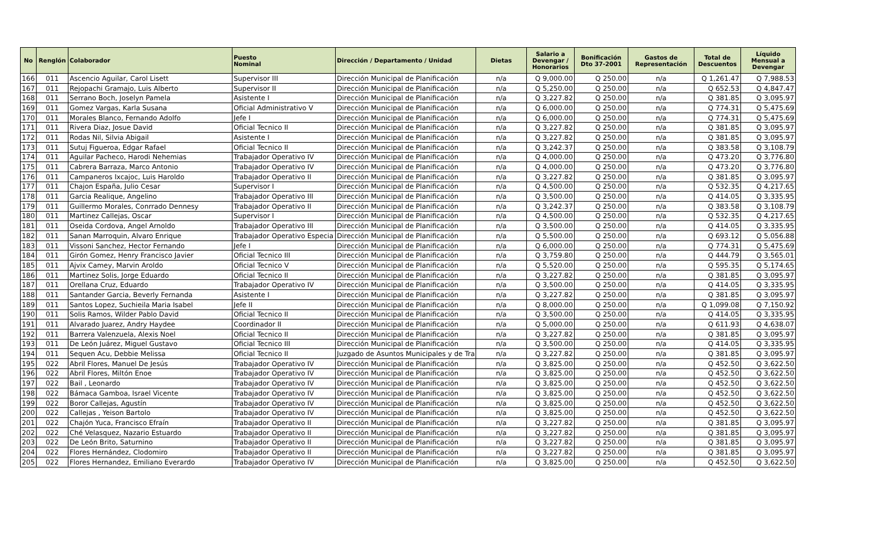| No | Renglón | Colaborador | Puesto Nominal | Dirección / Departamento / Unidad | Dietas | Salario a Devengar / Honorarios | Bonificación Dto 37-2001 | Gastos de Representación | Total de Descuentos | Líquido Mensual a Devengar |
| --- | --- | --- | --- | --- | --- | --- | --- | --- | --- | --- |
| 166 | 011 | Ascencio Aguilar, Carol Lisett | Supervisor III | Dirección Municipal de Planificación | n/a | Q 9,000.00 | Q 250.00 | n/a | Q 1,261.47 | Q 7,988.53 |
| 167 | 011 | Rejopachi Gramajo, Luis Alberto | Supervisor II | Dirección Municipal de Planificación | n/a | Q 5,250.00 | Q 250.00 | n/a | Q 652.53 | Q 4,847.47 |
| 168 | 011 | Serrano Boch, Joselyn Pamela | Asistente I | Dirección Municipal de Planificación | n/a | Q 3,227.82 | Q 250.00 | n/a | Q 381.85 | Q 3,095.97 |
| 169 | 011 | Gomez Vargas, Karla Susana | Oficial Administrativo V | Dirección Municipal de Planificación | n/a | Q 6,000.00 | Q 250.00 | n/a | Q 774.31 | Q 5,475.69 |
| 170 | 011 | Morales Blanco, Fernando Adolfo | Jefe I | Dirección Municipal de Planificación | n/a | Q 6,000.00 | Q 250.00 | n/a | Q 774.31 | Q 5,475.69 |
| 171 | 011 | Rivera Diaz, Josue David | Oficial Tecnico II | Dirección Municipal de Planificación | n/a | Q 3,227.82 | Q 250.00 | n/a | Q 381.85 | Q 3,095.97 |
| 172 | 011 | Rodas Nil, Silvia Abigail | Asistente I | Dirección Municipal de Planificación | n/a | Q 3,227.82 | Q 250.00 | n/a | Q 381.85 | Q 3,095.97 |
| 173 | 011 | Sutuj Figueroa, Edgar Rafael | Oficial Tecnico II | Dirección Municipal de Planificación | n/a | Q 3,242.37 | Q 250.00 | n/a | Q 383.58 | Q 3,108.79 |
| 174 | 011 | Aguilar Pacheco, Harodi Nehemias | Trabajador Operativo IV | Dirección Municipal de Planificación | n/a | Q 4,000.00 | Q 250.00 | n/a | Q 473.20 | Q 3,776.80 |
| 175 | 011 | Cabrera Barraza, Marco Antonio | Trabajador Operativo IV | Dirección Municipal de Planificación | n/a | Q 4,000.00 | Q 250.00 | n/a | Q 473.20 | Q 3,776.80 |
| 176 | 011 | Campaneros Ixcajoc, Luis Haroldo | Trabajador Operativo II | Dirección Municipal de Planificación | n/a | Q 3,227.82 | Q 250.00 | n/a | Q 381.85 | Q 3,095.97 |
| 177 | 011 | Chajon España, Julio Cesar | Supervisor I | Dirección Municipal de Planificación | n/a | Q 4,500.00 | Q 250.00 | n/a | Q 532.35 | Q 4,217.65 |
| 178 | 011 | Garcia Realique, Angelino | Trabajador Operativo III | Dirección Municipal de Planificación | n/a | Q 3,500.00 | Q 250.00 | n/a | Q 414.05 | Q 3,335.95 |
| 179 | 011 | Guillermo Morales, Conrrado Dennesy | Trabajador Operativo II | Dirección Municipal de Planificación | n/a | Q 3,242.37 | Q 250.00 | n/a | Q 383.58 | Q 3,108.79 |
| 180 | 011 | Martinez Callejas, Oscar | Supervisor I | Dirección Municipal de Planificación | n/a | Q 4,500.00 | Q 250.00 | n/a | Q 532.35 | Q 4,217.65 |
| 181 | 011 | Oseida Cordova, Angel Arnoldo | Trabajador Operativo III | Dirección Municipal de Planificación | n/a | Q 3,500.00 | Q 250.00 | n/a | Q 414.05 | Q 3,335.95 |
| 182 | 011 | Sanan Marroquin, Alvaro Enrique | Trabajador Operativo Especia | Dirección Municipal de Planificación | n/a | Q 5,500.00 | Q 250.00 | n/a | Q 693.12 | Q 5,056.88 |
| 183 | 011 | Vissoni Sanchez, Hector Fernando | Jefe I | Dirección Municipal de Planificación | n/a | Q 6,000.00 | Q 250.00 | n/a | Q 774.31 | Q 5,475.69 |
| 184 | 011 | Girón Gomez, Henry Francisco Javier | Oficial Tecnico III | Dirección Municipal de Planificación | n/a | Q 3,759.80 | Q 250.00 | n/a | Q 444.79 | Q 3,565.01 |
| 185 | 011 | Ajvix Camey, Marvin Aroldo | Oficial Tecnico V | Dirección Municipal de Planificación | n/a | Q 5,520.00 | Q 250.00 | n/a | Q 595.35 | Q 5,174.65 |
| 186 | 011 | Martinez Solis, Jorge Eduardo | Oficial Tecnico II | Dirección Municipal de Planificación | n/a | Q 3,227.82 | Q 250.00 | n/a | Q 381.85 | Q 3,095.97 |
| 187 | 011 | Orellana Cruz, Eduardo | Trabajador Operativo IV | Dirección Municipal de Planificación | n/a | Q 3,500.00 | Q 250.00 | n/a | Q 414.05 | Q 3,335.95 |
| 188 | 011 | Santander Garcia, Beverly Fernanda | Asistente I | Dirección Municipal de Planificación | n/a | Q 3,227.82 | Q 250.00 | n/a | Q 381.85 | Q 3,095.97 |
| 189 | 011 | Santos Lopez, Suchieila Maria Isabel | Jefe II | Dirección Municipal de Planificación | n/a | Q 8,000.00 | Q 250.00 | n/a | Q 1,099.08 | Q 7,150.92 |
| 190 | 011 | Solis Ramos, Wilder Pablo David | Oficial Tecnico II | Dirección Municipal de Planificación | n/a | Q 3,500.00 | Q 250.00 | n/a | Q 414.05 | Q 3,335.95 |
| 191 | 011 | Alvarado Juarez, Andry Haydee | Coordinador II | Dirección Municipal de Planificación | n/a | Q 5,000.00 | Q 250.00 | n/a | Q 611.93 | Q 4,638.07 |
| 192 | 011 | Barrera Valenzuela, Alexis Noel | Oficial Tecnico II | Dirección Municipal de Planificación | n/a | Q 3,227.82 | Q 250.00 | n/a | Q 381.85 | Q 3,095.97 |
| 193 | 011 | De León Juárez, Miguel Gustavo | Oficial Tecnico III | Dirección Municipal de Planificación | n/a | Q 3,500.00 | Q 250.00 | n/a | Q 414.05 | Q 3,335.95 |
| 194 | 011 | Sequen Acu, Debbie Melissa | Oficial Tecnico II | Juzgado de Asuntos Municipales y de Tra | n/a | Q 3,227.82 | Q 250.00 | n/a | Q 381.85 | Q 3,095.97 |
| 195 | 022 | Abril Flores, Manuel De Jesús | Trabajador Operativo IV | Dirección Municipal de Planificación | n/a | Q 3,825.00 | Q 250.00 | n/a | Q 452.50 | Q 3,622.50 |
| 196 | 022 | Abril Flores, Miltón Enoe | Trabajador Operativo IV | Dirección Municipal de Planificación | n/a | Q 3,825.00 | Q 250.00 | n/a | Q 452.50 | Q 3,622.50 |
| 197 | 022 | Bail , Leonardo | Trabajador Operativo IV | Dirección Municipal de Planificación | n/a | Q 3,825.00 | Q 250.00 | n/a | Q 452.50 | Q 3,622.50 |
| 198 | 022 | Bámaca Gamboa, Israel Vicente | Trabajador Operativo IV | Dirección Municipal de Planificación | n/a | Q 3,825.00 | Q 250.00 | n/a | Q 452.50 | Q 3,622.50 |
| 199 | 022 | Boror Callejas, Agustín | Trabajador Operativo IV | Dirección Municipal de Planificación | n/a | Q 3,825.00 | Q 250.00 | n/a | Q 452.50 | Q 3,622.50 |
| 200 | 022 | Callejas , Yeison Bartolo | Trabajador Operativo IV | Dirección Municipal de Planificación | n/a | Q 3,825.00 | Q 250.00 | n/a | Q 452.50 | Q 3,622.50 |
| 201 | 022 | Chajón Yuca, Francisco Efraín | Trabajador Operativo II | Dirección Municipal de Planificación | n/a | Q 3,227.82 | Q 250.00 | n/a | Q 381.85 | Q 3,095.97 |
| 202 | 022 | Ché Velasquez, Nazario Estuardo | Trabajador Operativo II | Dirección Municipal de Planificación | n/a | Q 3,227.82 | Q 250.00 | n/a | Q 381.85 | Q 3,095.97 |
| 203 | 022 | De León Brito, Saturnino | Trabajador Operativo II | Dirección Municipal de Planificación | n/a | Q 3,227.82 | Q 250.00 | n/a | Q 381.85 | Q 3,095.97 |
| 204 | 022 | Flores Hernández, Clodomiro | Trabajador Operativo II | Dirección Municipal de Planificación | n/a | Q 3,227.82 | Q 250.00 | n/a | Q 381.85 | Q 3,095.97 |
| 205 | 022 | Flores Hernandez, Emiliano Everardo | Trabajador Operativo IV | Dirección Municipal de Planificación | n/a | Q 3,825.00 | Q 250.00 | n/a | Q 452.50 | Q 3,622.50 |